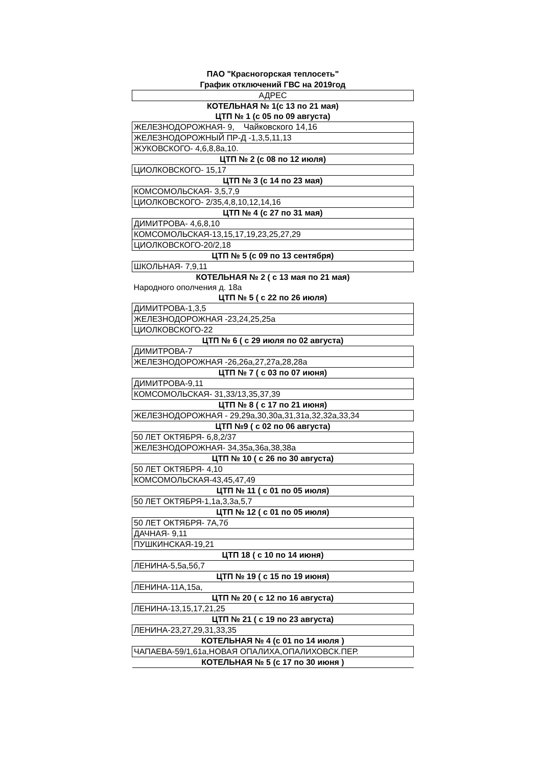ПАО "Красногорская теплосеть"
График отключений ГВС на 2019год
| АДРЕС |
| КОТЕЛЬНАЯ № 1(с 13 по 21 мая) |
| ЦТП № 1 (с 05 по 09 августа) |
| ЖЕЛЕЗНОДОРОЖНАЯ- 9, Чайковского 14,16 |
| ЖЕЛЕЗНОДОРОЖНЫЙ ПР-Д -1,3,5,11,13 |
| ЖУКОВСКОГО- 4,6,8,8а,10. |
| ЦТП № 2 (с 08 по 12 июля) |
| ЦИОЛКОВСКОГО- 15,17 |
| ЦТП № 3 (с 14 по 23 мая) |
| КОМСОМОЛЬСКАЯ- 3,5,7,9 |
| ЦИОЛКОВСКОГО- 2/35,4,8,10,12,14,16 |
| ЦТП № 4 (с 27 по 31 мая) |
| ДИМИТРОВА- 4,6,8,10 |
| КОМСОМОЛЬСКАЯ-13,15,17,19,23,25,27,29 |
| ЦИОЛКОВСКОГО-20/2,18 |
| ЦТП № 5 (с 09 по 13 сентября) |
| ШКОЛЬНАЯ- 7,9,11 |
| КОТЕЛЬНАЯ № 2 ( с 13 мая по 21 мая) |
| Народного ополчения д. 18а |
| ЦТП № 5 ( с 22 по 26 июля) |
| ДИМИТРОВА-1,3,5 |
| ЖЕЛЕЗНОДОРОЖНАЯ -23,24,25,25а |
| ЦИОЛКОВСКОГО-22 |
| ЦТП № 6 ( с 29 июля по 02 августа) |
| ДИМИТРОВА-7 |
| ЖЕЛЕЗНОДОРОЖНАЯ -26,26а,27,27а,28,28а |
| ЦТП № 7 ( с 03 по 07 июня) |
| ДИМИТРОВА-9,11 |
| КОМСОМОЛЬСКАЯ- 31,33/13,35,37,39 |
| ЦТП № 8 ( с 17 по 21 июня) |
| ЖЕЛЕЗНОДОРОЖНАЯ - 29,29а,30,30а,31,31а,32,32а,33,34 |
| ЦТП №9 ( с 02 по 06 августа) |
| 50 ЛЕТ ОКТЯБРЯ- 6,8,2/37 |
| ЖЕЛЕЗНОДОРОЖНАЯ- 34,35а,36а,38,38а |
| ЦТП № 10 ( с 26 по 30 августа) |
| 50 ЛЕТ ОКТЯБРЯ- 4,10 |
| КОМСОМОЛЬСКАЯ-43,45,47,49 |
| ЦТП № 11 ( с 01 по 05 июля) |
| 50 ЛЕТ ОКТЯБРЯ-1,1а,3,3а,5,7 |
| ЦТП № 12 ( с 01 по 05 июля) |
| 50 ЛЕТ ОКТЯБРЯ- 7А,7б |
| ДАЧНАЯ- 9,11 |
| ПУШКИНСКАЯ-19,21 |
| ЦТП 18 ( с 10 по 14 июня) |
| ЛЕНИНА-5,5а,5б,7 |
| ЦТП № 19 ( с 15 по 19 июня) |
| ЛЕНИНА-11А,15а, |
| ЦТП № 20 ( с 12 по 16 августа) |
| ЛЕНИНА-13,15,17,21,25 |
| ЦТП № 21 ( с 19 по 23 августа) |
| ЛЕНИНА-23,27,29,31,33,35 |
| КОТЕЛЬНАЯ № 4 (с 01 по 14 июля ) |
| ЧАПАЕВА-59/1,61а,НОВАЯ ОПАЛИХА,ОПАЛИХОВСК.ПЕР. |
| КОТЕЛЬНАЯ № 5 (с 17 по 30 июня ) |